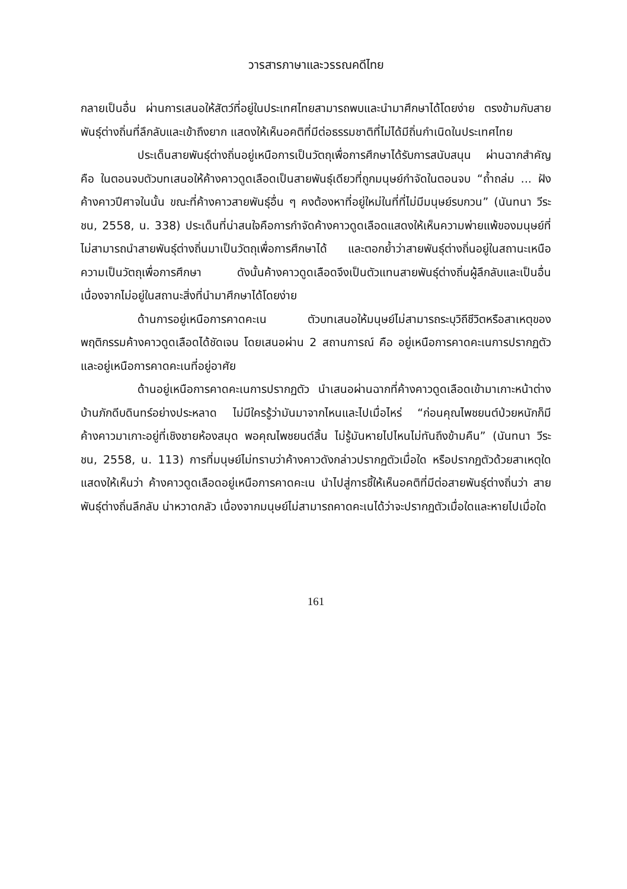วารสารภาษาและวรรณคดีไทย
กลายเป็นอื่น ผ่านการเสนอให้สัตว์ที่อยู่ในประเทศไทยสามารถพบและนำมาศึกษาได้โดยง่าย ตรงข้ามกับสายพันธุ์ต่างถิ่นที่ลึกลับและเข้าถึงยาก แสดงให้เห็นอคติที่มีต่อธรรมชาติที่ไม่ได้มีถิ่นกำเนิดในประเทศไทย
ประเด็นสายพันธุ์ต่างถิ่นอยู่เหนือการเป็นวัตถุเพื่อการศึกษาได้รับการสนับสนุน ผ่านฉากสำคัญคือ ในตอนจบตัวบทเสนอให้ค้างคาวดูดเลือดเป็นสายพันธุ์เดียวที่ถูกมนุษย์กำจัดในตอนจบ “ถ้ำถล่ม ... ฝังค้างคาวปีศาจในนั้น ขณะที่ค้างคาวสายพันธุ์อื่น ๆ คงต้องหาที่อยู่ใหม่ในที่ที่ไม่มีมนุษย์รบกวน” (นันทนา วีระชน, 2558, น. 338) ประเด็นที่น่าสนใจคือการกำจัดค้างคาวดูดเลือดแสดงให้เห็นความพ่ายแพ้ของมนุษย์ที่ไม่สามารถนำสายพันธุ์ต่างถิ่นมาเป็นวัตถุเพื่อการศึกษาได้ และตอกย้ำว่าสายพันธุ์ต่างถิ่นอยู่ในสถานะเหนือความเป็นวัตถุเพื่อการศึกษา ดังนั้นค้างคาวดูดเลือดจึงเป็นตัวแทนสายพันธุ์ต่างถิ่นผู้ลึกลับและเป็นอื่นเนื่องจากไม่อยู่ในสถานะสิ่งที่นำมาศึกษาได้โดยง่าย
ด้านการอยู่เหนือการคาดคะเน ตัวบทเสนอให้มนุษย์ไม่สามารถระบุวิถีชีวิตหรือสาเหตุของพฤติกรรมค้างคาวดูดเลือดได้ชัดเจน โดยเสนอผ่าน 2 สถานการณ์ คือ อยู่เหนือการคาดคะเนการปรากฏตัว และอยู่เหนือการคาดคะเนที่อยู่อาศัย
ด้านอยู่เหนือการคาดคะเนการปรากฏตัว นำเสนอผ่านฉากที่ค้างคาวดูดเลือดเข้ามาเกาะหน้าต่างบ้านภักดีบดินทร์อย่างประหลาด ไม่มีใครรู้ว่ามันมาจากไหนและไปเมื่อไหร่ “ก่อนคุณไพชยนต์ป่วยหนักก็มีค้างคาวมาเกาะอยู่ที่เชิงชายห้องสมุด พอคุณไพชยนต์สิ้น ไม่รู้มันหายไปไหนไม่ทันถึงข้ามคืน” (นันทนา วีระชน, 2558, น. 113) การที่มนุษย์ไม่ทราบว่าค้างคาวดังกล่าวปรากฏตัวเมื่อใด หรือปรากฏตัวด้วยสาเหตุใด แสดงให้เห็นว่า ค้างคาวดูดเลือดอยู่เหนือการคาดคะเน นำไปสู่การชี้ให้เห็นอคติที่มีต่อสายพันธุ์ต่างถิ่นว่า สายพันธุ์ต่างถิ่นลึกลับ น่าหวาดกลัว เนื่องจากมนุษย์ไม่สามารถคาดคะเนได้ว่าจะปรากฏตัวเมื่อใดและหายไปเมื่อใด
161